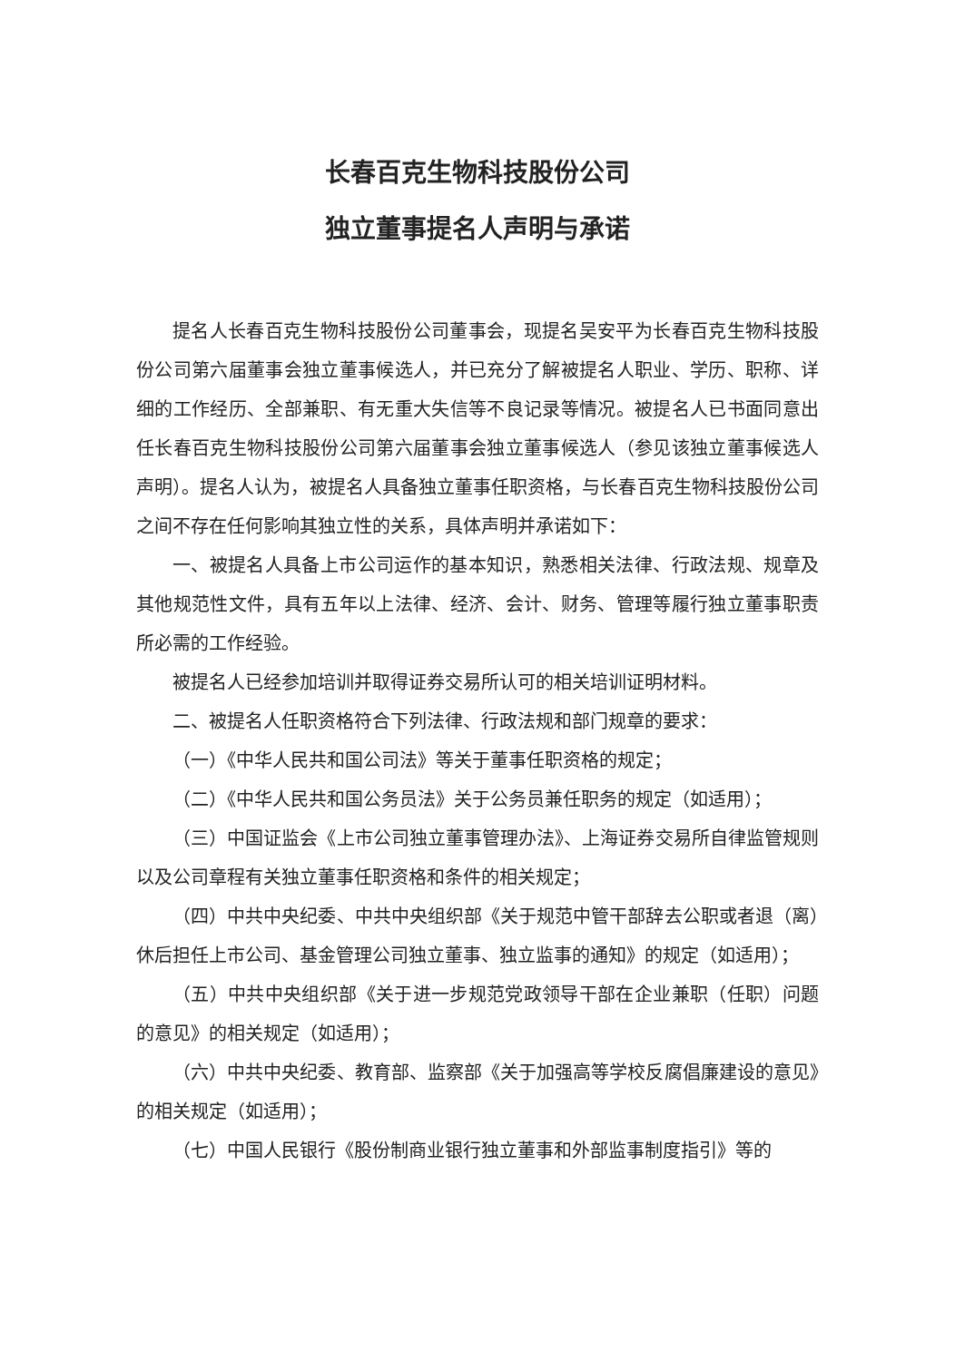长春百克生物科技股份公司
独立董事提名人声明与承诺
提名人长春百克生物科技股份公司董事会，现提名吴安平为长春百克生物科技股份公司第六届董事会独立董事候选人，并已充分了解被提名人职业、学历、职称、详细的工作经历、全部兼职、有无重大失信等不良记录等情况。被提名人已书面同意出任长春百克生物科技股份公司第六届董事会独立董事候选人（参见该独立董事候选人声明）。提名人认为，被提名人具备独立董事任职资格，与长春百克生物科技股份公司之间不存在任何影响其独立性的关系，具体声明并承诺如下：
一、被提名人具备上市公司运作的基本知识，熟悉相关法律、行政法规、规章及其他规范性文件，具有五年以上法律、经济、会计、财务、管理等履行独立董事职责所必需的工作经验。
被提名人已经参加培训并取得证券交易所认可的相关培训证明材料。
二、被提名人任职资格符合下列法律、行政法规和部门规章的要求：
（一）《中华人民共和国公司法》等关于董事任职资格的规定；
（二）《中华人民共和国公务员法》关于公务员兼任职务的规定（如适用）；
（三）中国证监会《上市公司独立董事管理办法》、上海证券交易所自律监管规则以及公司章程有关独立董事任职资格和条件的相关规定；
（四）中共中央纪委、中共中央组织部《关于规范中管干部辞去公职或者退（离）休后担任上市公司、基金管理公司独立董事、独立监事的通知》的规定（如适用）；
（五）中共中央组织部《关于进一步规范党政领导干部在企业兼职（任职）问题的意见》的相关规定（如适用）；
（六）中共中央纪委、教育部、监察部《关于加强高等学校反腐倡廉建设的意见》的相关规定（如适用）；
（七）中国人民银行《股份制商业银行独立董事和外部监事制度指引》等的